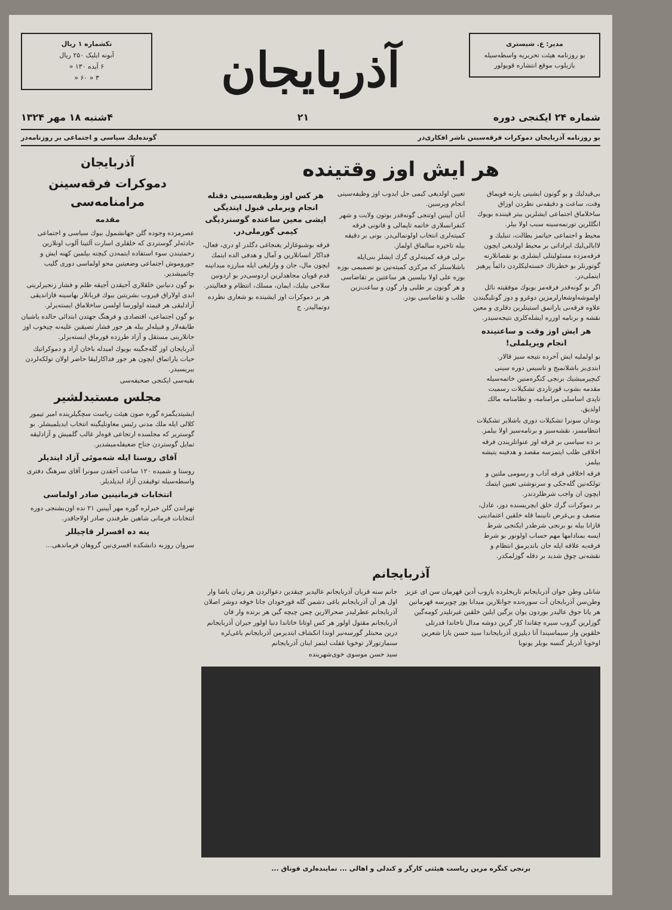مدیر: ع. شبستری
بو روزنامه هیئت تحریریه واسطه‌سیله یازیلوب موقع انتشاره قویولور
آذربایجان
تکشماره ۱ ریال
آبونه ایلیک ۲۵۰ ریال
۶ آیده ۱۳۰ «
۳ « ۶۰ «
شماره ۲۴ ایکنجی دوره ۲۱ ۴شنبه ۱۸ مهر ۱۳۲۴
بو روزنامه آذربایجان دموکرات فرقه‌سینن ناشر افکاری‌در گونده‌لیك سیاسی و اجتماعی بر روزنامه‌در
هر ایش اوز وقتینده
بی‌قیدلیك و بو گونون ایشینی یارنه قویماق وقت، ساعت و دقیقه‌نی نظردن اوزاق ساخلاماق اجتماعی ایشلرین بیتر قیننده بویوك انگللرین تورنمه‌سینه سبب اولا بیلر.
محیط و اجتماعی حیاتمز بطالت، تنبلیك و لاابالی‌لیك ایراداتی بر محیط اولدیغی ایچون فرقه‌مزده مسئولیتلی ایشلری بو نقصانلارنه گوتورنلر بو خطرناك خسته‌لیکلردن دائماً پرهیز ایتملی‌در.
اگر بو گونه‌قدر فرقه‌مز بویوك موفقیته نائل اولموشه‌اوشعارلرمزین دوغرو و دوز گونلیگیندن علاوه فرقه‌نی یاراتمق استینلرین دقلری و معین نقشه و برنامه اوزره ایشله‌کلری نتیجه‌سیدر.
هر ایش اوز وقت و ساعتینده انجام ویریلملی!
بو اولملیه ایش آخرده نتیجه سیز قالار.
ابتدی‌یز باشلانمیج و تاسیس دوره سینی کیچیرمیشیك برنجی کنگره‌منین خاتمه‌سیله مقدمه بشوب قورتاردی تشکیلات رسمیت تاپدی اساسلی مرامنامه، و نظامنامه مالك اولدیق.
بوندان سونرا تشکیلات دوری باشلایر تشکیلات انتظامسز، نقشه‌سیز و برنامه‌سیز اولا بیلمز.
بر ده سیاسی بر فرقه اوز عنوانلریندن فرقه اخلاقی طلب ایتمزسه مقصد و هدفینه یتیشه بیلمز.
فرقه اخلاقی فرقه آداب و رسومی ملتین و تولکه‌نین گله‌جکی و سرنوشتی تعیین ایتمك ایچون ان واجب شرطلردندر.
بر دموکرات گرك خلق ایچریسنده دوز، عادل، منصف و بی‌غرض تانینما قله خلقین اعتمادینی قازانا بیله بو برنجی شرطدر ایکنجی شرط ایسه بمنادامها مهم حساب اولونور بو شرط فرقه‌یه علاقه ایله جان باندیرمق انتظام و نقشه‌نی چوق شدید بر دقله گوزلمکدر.
تعیین اولدیغی کیمی حل ایدوب اوز وظیفه‌سینی انجام ویرسین.
آبان آیینین اوتنجی گونه‌قدر بوتون ولایت و شهر کنفرانسلاری خاتمه تاپمالی و قانونی فرقه کمیته‌لری انتخاب اولونمالی‌در. بونی بر دقیقه بیله تاخیره سالماق اولماز.
برلی فرقه کمیته‌لری گرك ایشلر بنی‌ایله باشلاسنلر که مرکزی کمیته‌نین بو تصمیمی بوزه بوزه علی اولا بیلسین هر ساعتین بر تقاضاسی و هر گونون بر طلبی وار گون و ساعت‌زین طلب و تقاضاسی بودر.
هر کس اوز وظیفه‌سینی دقتله انجام ویرملی قبول ایتدیگی ایشی معین ساعتده گوستردیگی کیمی گورملی‌در.
فرقه بوشبوغازلر یغنجاغی دگلدر او دری، فعال، فداکار انسانلارین و آمال و هدفی الده ایتمك ایچون مال، جان و وارلیغی ایله مبارزه میدانینه قدم قویان مجاهدلرین اردوسی‌در بو اردونین سلاحی بیلیك، ایمان، مسلك، انتظام و فعالیتدر.
هر بر دموکرات اوز ایشینده بو شعاری نظرده دوتمالیدر. ج
آذربایجانم
شانلی وطن جوان آذربایجانم تاریخلرده یازوب آدین قهرمان سن ای عزیز وطن‌سن آذربایجان آت سوره‌نده جوانلارین میدانا یوز چویرسه قهرمانین هر یانا جوق عالیدر بوردون یوان یزگین ایلین خلقین غیرتلیدر کومه‌گین گوزلرین گزوب سیره چقاندا کار گرین دوشه مدال تاخاندا قدرتلی خلقوین وار سیماسیندا آنا دیلیزی آذربایجاندا سید حسن یازا شعرین اوخویا آذربلر گنسه بویلر یونویا
جانم سنه قربان آذربایجانم عالیدیر چیقدین دعوالردن هر زمان یاشا وار اول هر آن آذربایجانم یاغی دشمن گله قورخودان جانا خوفه دوشر اصلان آذربایجانم عطرلیدر صحرالارین چمن چیچه گین هر برنده وار قان آذربایجانم مقتول اولور هر کس اوتانا خاتاندا دنیا اولور حیران آذربایجانم درین محبتلر گورسه‌نیر اوندا انکشاف ایتدیرمن آذربایجانم یاغی‌لره سنمازتورلار توخویا غفلت ایتمز اینان آذربایجانم
سید حسن موسوی خوی‌شهرینده
برنجی کنگره مزین ریاست هیئتی کارگر و کندلی و اهالی ... نماینده‌لری قوناق ...
آذربایجان
دموکرات فرقه‌سینن مرامنامه‌سی
مقدمه
عصرمزده وجوده گلن جهانشمول بیوك سیاسی و اجتماعی حادثه‌لر گوستردی که خلقلری اسارت آلتینا آلوب اونلارین زحمتیندن سوء استفاده ایتمه‌دن کیچنه بیلمین کهنه ایش و جوروموش اجتماعی وضعیتین محو اولماسی دوری گلیب چاتمیشدیر.
بو گون دنیانین خلقلاری آجیقدن آجیقه ظلم و فشار زنجیرلرینی ابدی اولاراق قیروب بشریتین بیوك قربانلار بهاسینه قازاندیقی آزادلیقی هر قیمته اولورسا اولسن ساخلاماق ایسته‌یرلر.
بو گون اجتماعی، اقتصادی و فرهنگ جهتدن ابتدائی حالده یاشیان طایفه‌لار و قبیله‌لر بیله هر جور فشار تضیقین علیه‌نه چیخوب اوز جانلارینی مستقل و آزاد طرزده قورماق ایسته‌یرلر.
آذربایجان اوز گله‌جگینه بویوك امیدله باخان آزاد و دموکراتیك حیات یاراتماق ایچون هر جور فداکارلیقا حاضر اولان تولکه‌لردن بیریسیدر.
بقیه‌سی ایکنجی صحیفه‌سی
مجلس مستبدلشیر
ایشیتدیگمزه گوره صون هیئت ریاست سچگیلرینده امیر تیمور کلالی ایله ملك مدنی رئیس معاونلیگینه انتخاب ایدیلمیشلر. بو گوستریر که مجلسده ارتجاعی قوه‌لر غالب گلمیش و آزادلیقه تمایل گوستردن جناح ضعیفله‌میشدیر.
آقای روستا ایله شه‌موئی آزاد ایتدیلر
روستا و شمیده ۱۲۰ ساعت آجقدن سونرا آقای سرهنگ دفتری واسطه‌سیله توقیفدن آزاد ایدیلدیلر.
انتخابات فرمانینین صادر اولماسی
تهراندن گلن خبرلره گوره مهر آیینین ۲۱ نده اون‌بشنجی دوره انتخابات فرمانی شاهین طرفندن صادر اولاجاقدر.
ینه ده افسرلر قاچیللر
سروان روزبه دانشکده افسری‌نین گروهان فرماندهی...